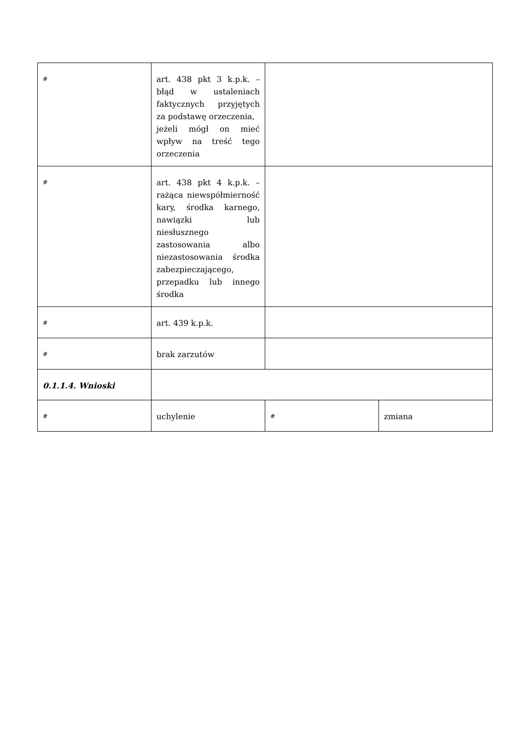| # | art. 438 pkt 3 k.p.k. – błąd w ustaleniach faktycznych przyjętych za podstawę orzeczenia, jeżeli mógł on mieć wpływ na treść tego orzeczenia | | |
| # | art. 438 pkt 4 k.p.k. – rażąca niewspółmierność kary, środka karnego, nawiązki lub niesłusznego zastosowania albo niezastosowania środka zabezpieczającego, przepadku lub innego środka | | |
| # | art. 439 k.p.k. | | |
| # | brak zarzutów | | |
| 0.1.1.4. Wnioski | | | |
| # | uchylenie | # | zmiana |